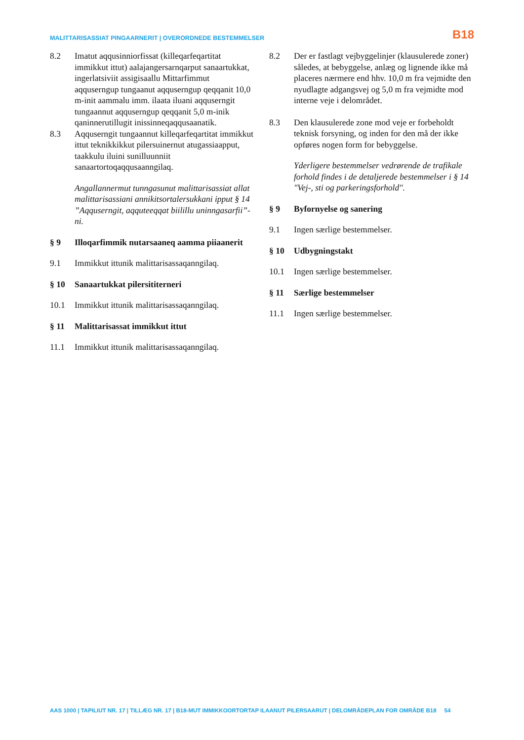MALITTARISASSIAT PINGAARNERIT | OVERORDNEDE BESTEMMELSER
B18
8.2 Imatut aqqusinniorfissat (killeqarfeqartitat immikkut ittut) aalajangersarnqarput sanaartukkat, ingerlatsiviit assigisaallu Mittarfimmut aqquserngup tungaanut aqquserngup qeqqanit 10,0 m-init aammalu imm. ilaata iluani aqquserngit tungaannut aqquserngup qeqqanit 5,0 m-inik qaninnerutillugit inissinneqaqqusaanatik.
8.3 Aqquserngit tungaannut killeqarfeqartitat immikkut ittut teknikkikkut pilersuinernut atugassiaapput, taakkulu iluini sunilluunniit sanaartortoqaqqusaanngilaq.
Angallannermut tunngasunut malittarisassiat allat malittarisassiani annikitsortalersukkani ipput § 14 ”Aqquserngit, aqquteeqqat biilillu uninngasarfii”-ni.
§ 9 Illoqarfimmik nutarsaaneq aamma piiaanerit
9.1 Immikkut ittunik malittarisassaqanngilaq.
§ 10 Sanaartukkat pilersititerneri
10.1 Immikkut ittunik malittarisassaqanngilaq.
§ 11 Malittarisassat immikkut ittut
11.1 Immikkut ittunik malittarisassaqanngilaq.
8.2 Der er fastlagt vejbyggelinjer (klausulerede zoner) således, at bebyggelse, anlæg og lignende ikke må placeres nærmere end hhv. 10,0 m fra vejmidte den nyudlagte adgangsvej og 5,0 m fra vejmidte mod interne veje i delområdet.
8.3 Den klausulerede zone mod veje er forbeholdt teknisk forsyning, og inden for den må der ikke opføres nogen form for bebyggelse.
Yderligere bestemmelser vedrørende de trafikale forhold findes i de detaljerede bestemmelser i § 14 "Vej-, sti og parkeringsforhold".
§ 9 Byfornyelse og sanering
9.1 Ingen særlige bestemmelser.
§ 10 Udbygningstakt
10.1 Ingen særlige bestemmelser.
§ 11 Særlige bestemmelser
11.1 Ingen særlige bestemmelser.
AAS 1000 | TAPILIUT NR. 17 | TILLÆG NR. 17 | B18-MUT IMMIKKOORTORTAP ILAANUT PILERSAARUT | DELOMRÅDEPLAN FOR OMRÅDE B18 54